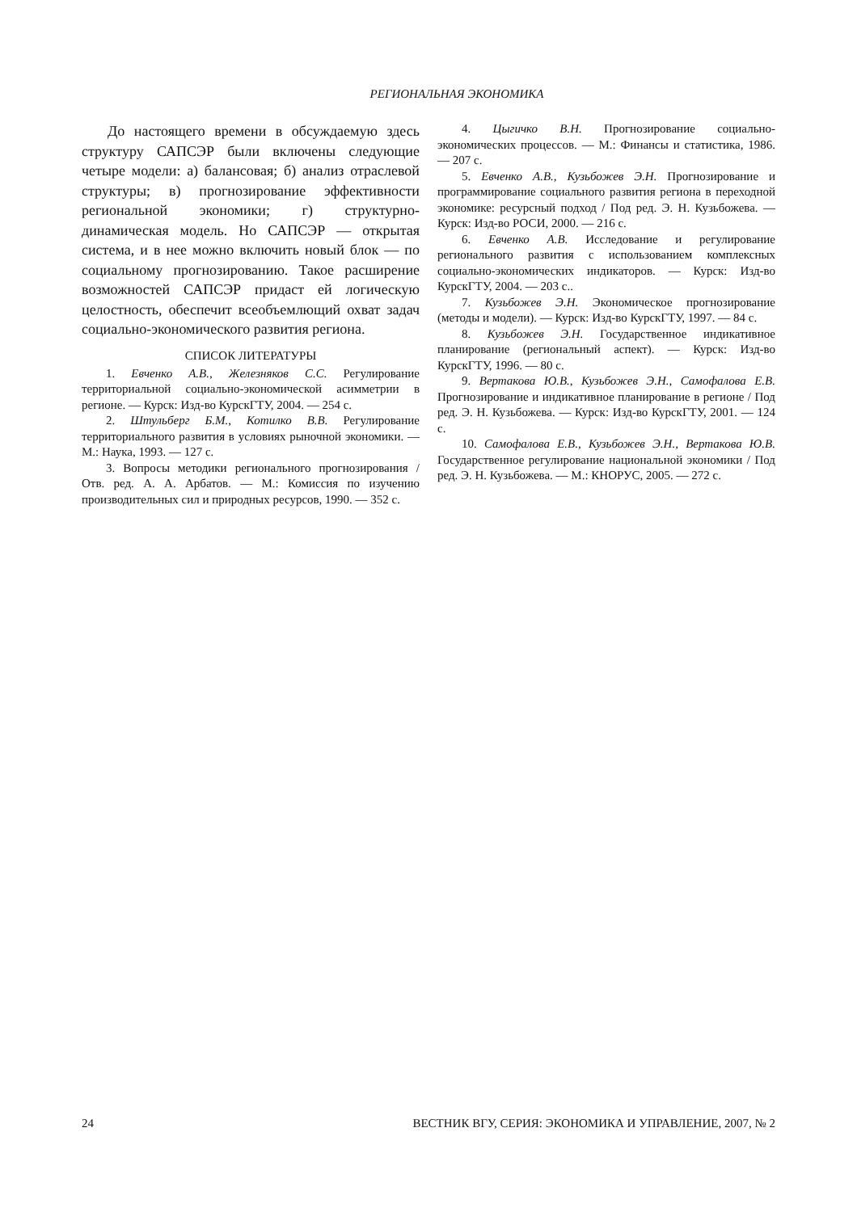РЕГИОНАЛЬНАЯ ЭКОНОМИКА
До настоящего времени в обсуждаемую здесь структуру САПСЭР были включены следующие четыре модели: а) балансовая; б) анализ отраслевой структуры; в) прогнозирование эффективности региональной экономики; г) структурно-динамическая модель. Но САПСЭР — открытая система, и в нее можно включить новый блок — по социальному прогнозированию. Такое расширение возможностей САПСЭР придаст ей логическую целостность, обеспечит всеобъемлющий охват задач социально-экономического развития региона.
СПИСОК ЛИТЕРАТУРЫ
1. Евченко А.В., Железняков С.С. Регулирование территориальной социально-экономической асимметрии в регионе. — Курск: Изд-во КурскГТУ, 2004. — 254 с.
2. Штульберг Б.М., Котилко В.В. Регулирование территориального развития в условиях рыночной экономики. — М.: Наука, 1993. — 127 с.
3. Вопросы методики регионального прогнозирования / Отв. ред. А. А. Арбатов. — М.: Комиссия по изучению производительных сил и природных ресурсов, 1990. — 352 с.
4. Цыгичко В.Н. Прогнозирование социально-экономических процессов. — М.: Финансы и статистика, 1986. — 207 с.
5. Евченко А.В., Кузьбожев Э.Н. Прогнозирование и программирование социального развития региона в переходной экономике: ресурсный подход / Под ред. Э. Н. Кузьбожева. — Курск: Изд-во РОСИ, 2000. — 216 с.
6. Евченко А.В. Исследование и регулирование регионального развития с использованием комплексных социально-экономических индикаторов. — Курск: Изд-во КурскГТУ, 2004. — 203 с..
7. Кузьбожев Э.Н. Экономическое прогнозирование (методы и модели). — Курск: Изд-во КурскГТУ, 1997. — 84 с.
8. Кузьбожев Э.Н. Государственное индикативное планирование (региональный аспект). — Курск: Изд-во КурскГТУ, 1996. — 80 с.
9. Вертакова Ю.В., Кузьбожев Э.Н., Самофалова Е.В. Прогнозирование и индикативное планирование в регионе / Под ред. Э. Н. Кузьбожева. — Курск: Изд-во КурскГТУ, 2001. — 124 с.
10. Самофалова Е.В., Кузьбожев Э.Н., Вертакова Ю.В. Государственное регулирование национальной экономики / Под ред. Э. Н. Кузьбожева. — М.: КНОРУС, 2005. — 272 с.
24 ВЕСТНИК ВГУ, СЕРИЯ: ЭКОНОМИКА И УПРАВЛЕНИЕ, 2007, № 2